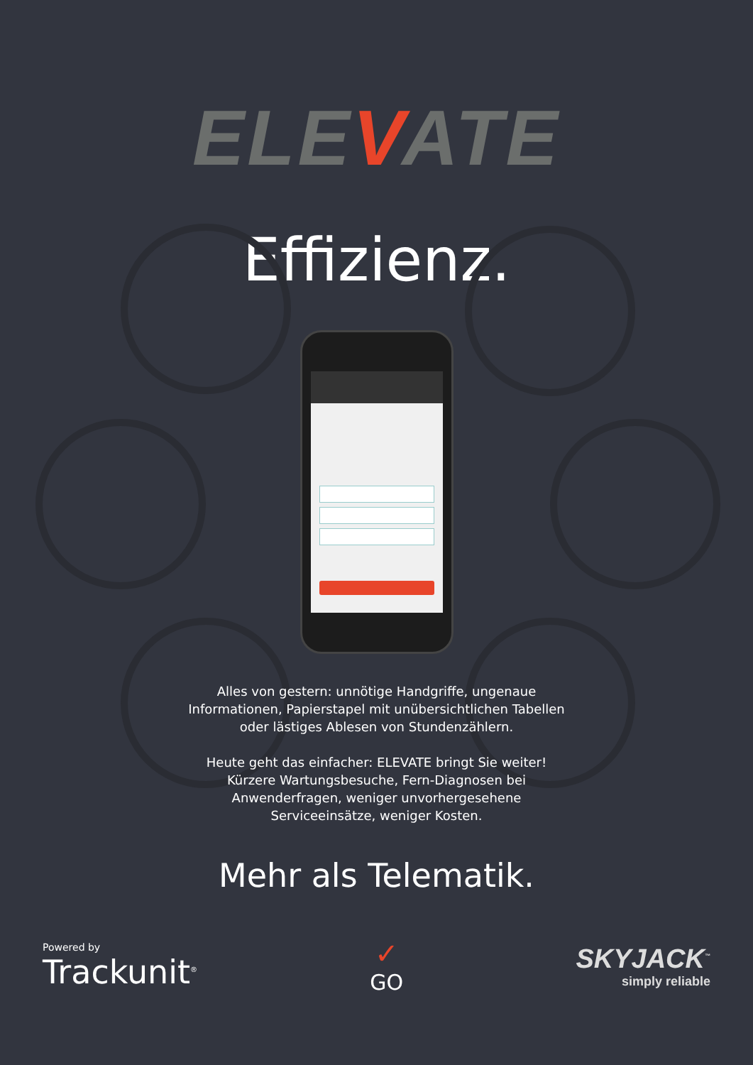ELEVATE
Effizienz.
Alles von gestern: unnötige Handgriffe, ungenaue Informationen, Papierstapel mit unübersichtlichen Tabellen oder lästiges Ablesen von Stundenzählern.
Heute geht das einfacher: ELEVATE bringt Sie weiter! Kürzere Wartungsbesuche, Fern-Diagnosen bei Anwenderfragen, weniger unvorhergesehene Serviceeinsätze, weniger Kosten.
Mehr als Telematik.
Powered by
Trackunit<sup>®</sup>
✓
GO
SKYJACK<sup>™</sup>
simply reliable